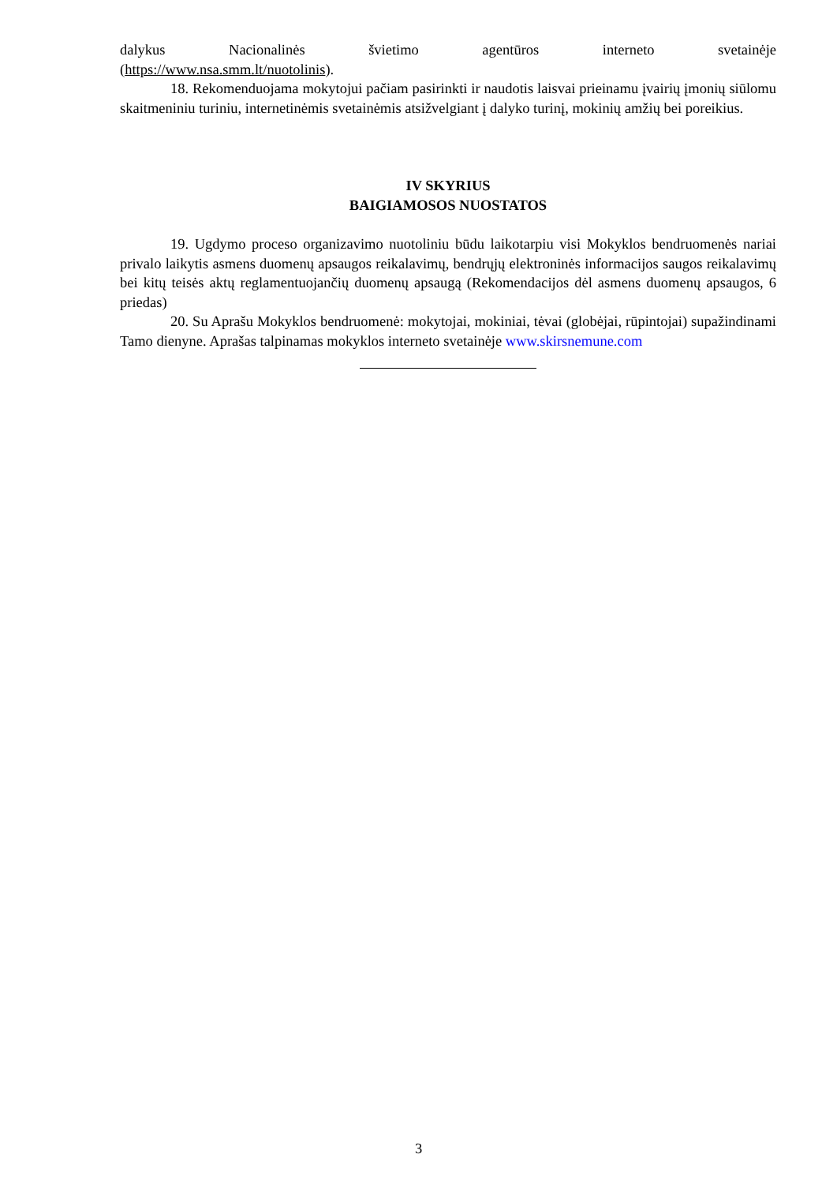dalykus Nacionalinės švietimo agentūros interneto svetainėje
(https://www.nsa.smm.lt/nuotolinis).
18. Rekomenduojama mokytojui pačiam pasirinkti ir naudotis laisvai prieinamu įvairių įmonių siūlomu skaitmeniniu turiniu, internetinėmis svetainėmis atsižvelgiant į dalyko turinį, mokinių amžių bei poreikius.
IV SKYRIUS
BAIGIAMOSOS NUOSTATOS
19. Ugdymo proceso organizavimo nuotoliniu būdu laikotarpiu visi Mokyklos bendruomenės nariai privalo laikytis asmens duomenų apsaugos reikalavimų, bendrųjų elektroninės informacijos saugos reikalavimų bei kitų teisės aktų reglamentuojančių duomenų apsaugą (Rekomendacijos dėl asmens duomenų apsaugos, 6 priedas)
20. Su Aprašu Mokyklos bendruomenė: mokytojai, mokiniai, tėvai (globėjai, rūpintojai) supažindinami Tamo dienyne. Aprašas talpinamas mokyklos interneto svetainėje www.skirsnemune.com
3